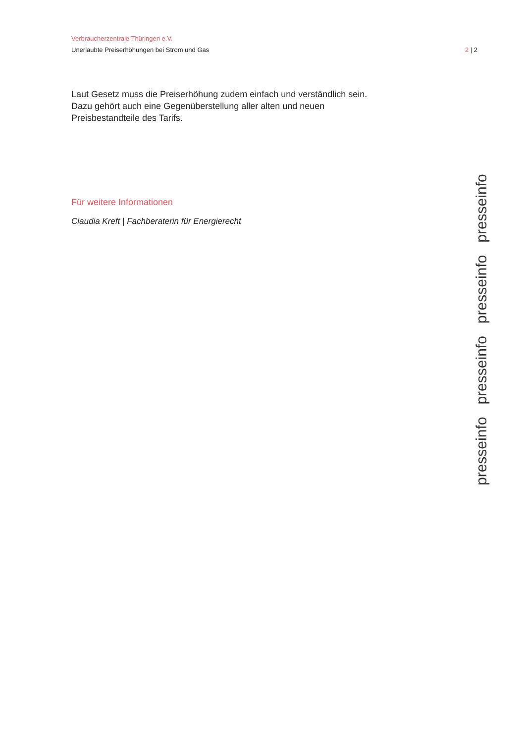Verbraucherzentrale Thüringen e.V.
Unerlaubte Preiserhöhungen bei Strom und Gas 2 | 2
Laut Gesetz muss die Preiserhöhung zudem einfach und verständlich sein.
Dazu gehört auch eine Gegenüberstellung aller alten und neuen
Preisbestandteile des Tarifs.
Für weitere Informationen
Claudia Kreft | Fachberaterin für Energierecht
presseinfo presseinfo presseinfo presseinfo